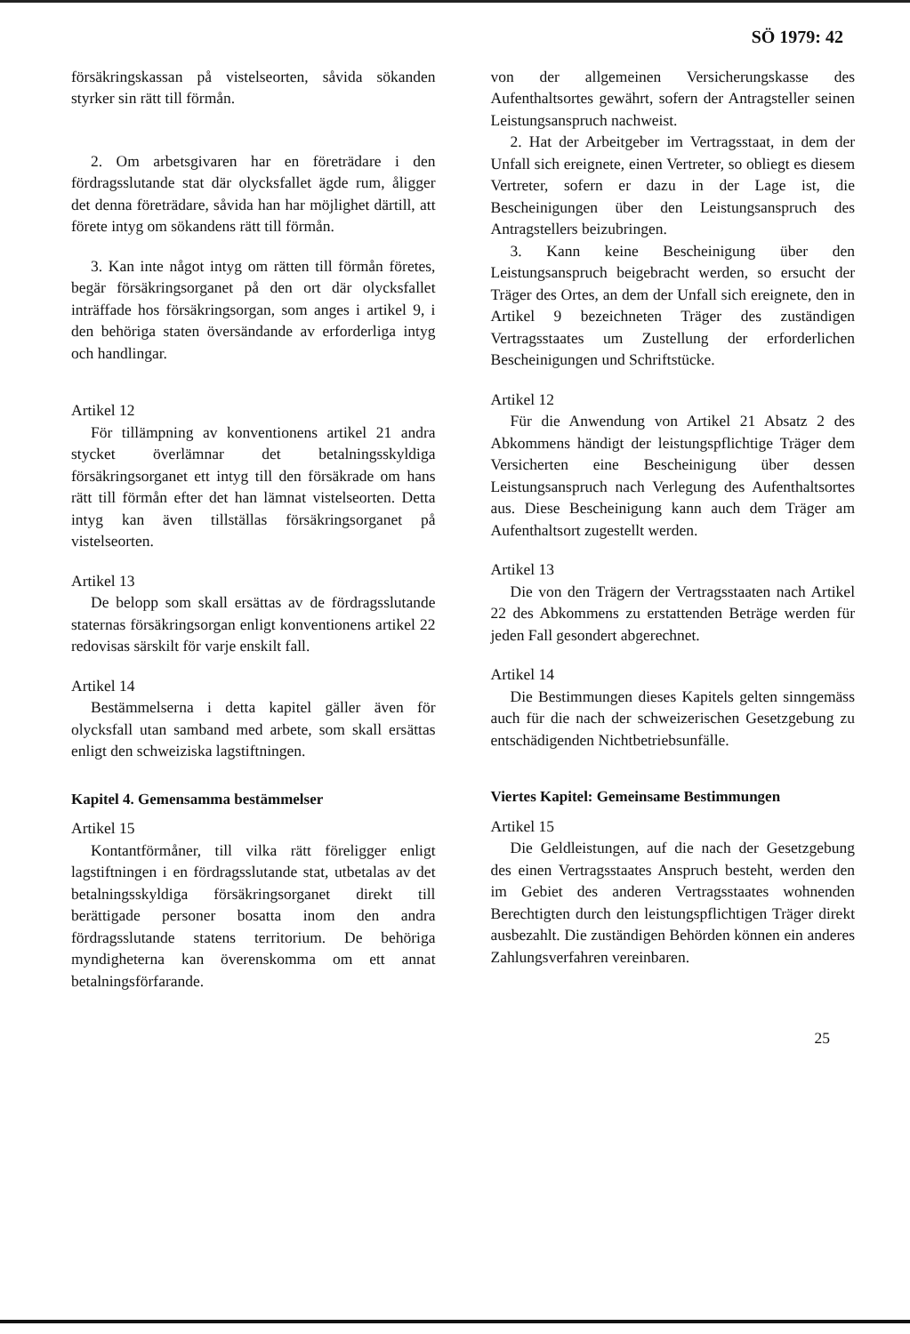SÖ 1979: 42
försäkringskassan på vistelseorten, såvida sökanden styrker sin rätt till förmån.
2. Om arbetsgivaren har en företrädare i den fördragsslutande stat där olycksfallet ägde rum, åligger det denna företrädare, såvida han har möjlighet därtill, att förete intyg om sökandens rätt till förmån.
3. Kan inte något intyg om rätten till förmån företes, begär försäkringsorganet på den ort där olycksfallet inträffade hos försäkringsorgan, som anges i artikel 9, i den behöriga staten översändande av erforderliga intyg och handlingar.
Artikel 12
För tillämpning av konventionens artikel 21 andra stycket överlämnar det betalningsskyldiga försäkringsorganet ett intyg till den försäkrade om hans rätt till förmån efter det han lämnat vistelseorten. Detta intyg kan även tillställas försäkringsorganet på vistelseorten.
Artikel 13
De belopp som skall ersättas av de fördragsslutande staternas försäkringsorgan enligt konventionens artikel 22 redovisas särskilt för varje enskilt fall.
Artikel 14
Bestämmelserna i detta kapitel gäller även för olycksfall utan samband med arbete, som skall ersättas enligt den schweiziska lagstiftningen.
Kapitel 4. Gemensamma bestämmelser
Artikel 15
Kontantförmåner, till vilka rätt föreligger enligt lagstiftningen i en fördragsslutande stat, utbetalas av det betalningsskyldiga försäkringsorganet direkt till berättigade personer bosatta inom den andra fördragsslutande statens territorium. De behöriga myndigheterna kan överenskomma om ett annat betalningsförfarande.
von der allgemeinen Versicherungskasse des Aufenthaltsortes gewährt, sofern der Antragsteller seinen Leistungsanspruch nachweist.
2. Hat der Arbeitgeber im Vertragsstaat, in dem der Unfall sich ereignete, einen Vertreter, so obliegt es diesem Vertreter, sofern er dazu in der Lage ist, die Bescheinigungen über den Leistungsanspruch des Antragstellers beizubringen.
3. Kann keine Bescheinigung über den Leistungsanspruch beigebracht werden, so ersucht der Träger des Ortes, an dem der Unfall sich ereignete, den in Artikel 9 bezeichneten Träger des zuständigen Vertragsstaates um Zustellung der erforderlichen Bescheinigungen und Schriftstücke.
Artikel 12
Für die Anwendung von Artikel 21 Absatz 2 des Abkommens händigt der leistungspflichtige Träger dem Versicherten eine Bescheinigung über dessen Leistungsanspruch nach Verlegung des Aufenthaltsortes aus. Diese Bescheinigung kann auch dem Träger am Aufenthaltsort zugestellt werden.
Artikel 13
Die von den Trägern der Vertragsstaaten nach Artikel 22 des Abkommens zu erstattenden Beträge werden für jeden Fall gesondert abgerechnet.
Artikel 14
Die Bestimmungen dieses Kapitels gelten sinngemäss auch für die nach der schweizerischen Gesetzgebung zu entschädigenden Nichtbetriebsunfälle.
Viertes Kapitel: Gemeinsame Bestimmungen
Artikel 15
Die Geldleistungen, auf die nach der Gesetzgebung des einen Vertragsstaates Anspruch besteht, werden den im Gebiet des anderen Vertragsstaates wohnenden Berechtigten durch den leistungspflichtigen Träger direkt ausbezahlt. Die zuständigen Behörden können ein anderes Zahlungsverfahren vereinbaren.
25